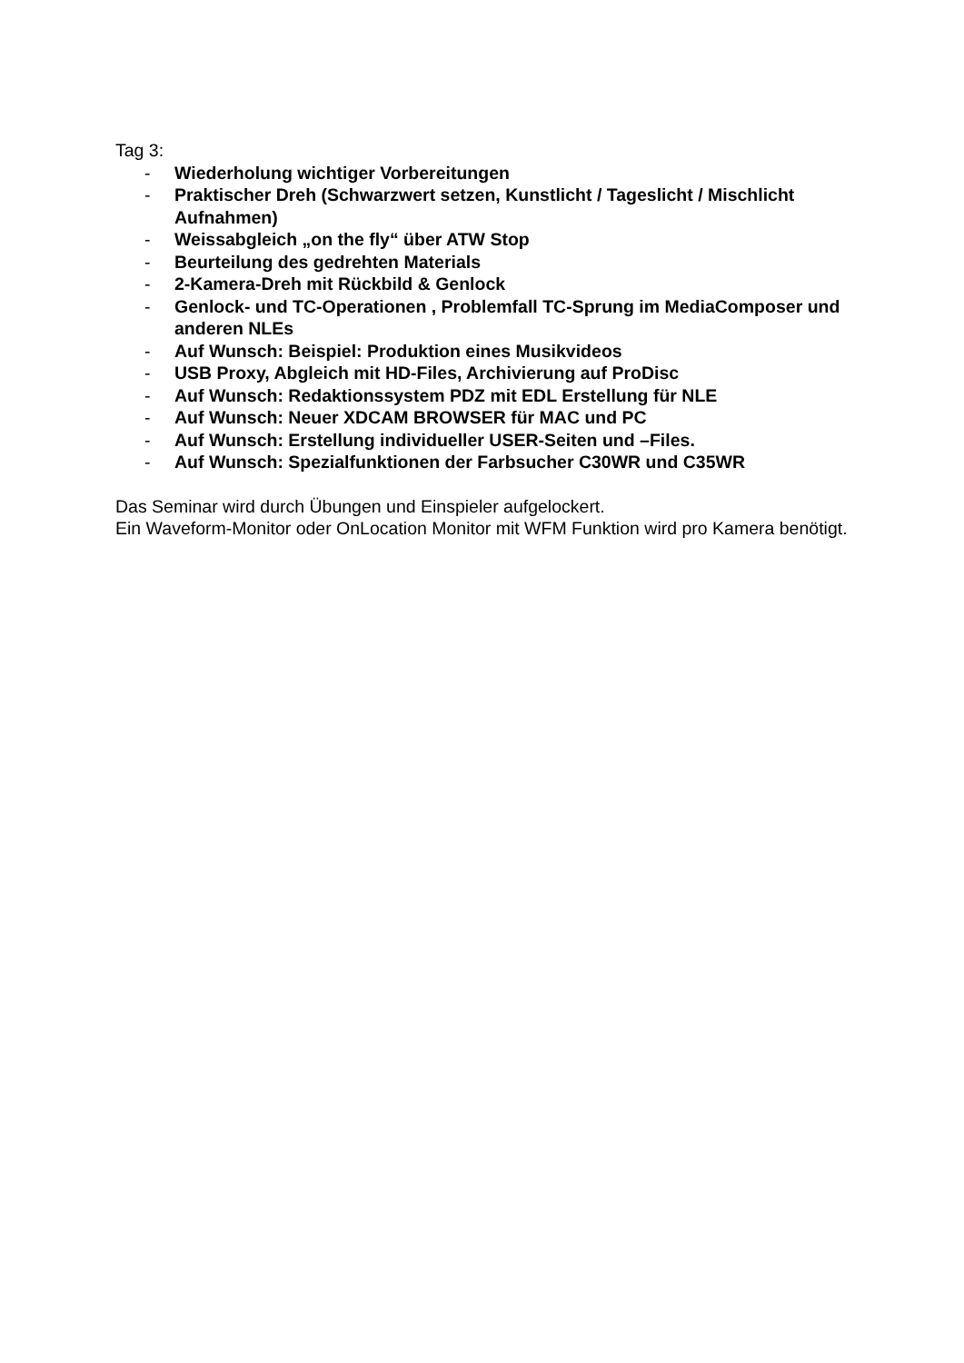Tag 3:
- Wiederholung wichtiger Vorbereitungen
- Praktischer Dreh (Schwarzwert setzen, Kunstlicht / Tageslicht / Mischlicht Aufnahmen)
- Weissabgleich „on the fly“ über ATW Stop
- Beurteilung des gedrehten Materials
- 2-Kamera-Dreh mit Rückbild & Genlock
- Genlock- und TC-Operationen , Problemfall TC-Sprung im MediaComposer und anderen NLEs
- Auf Wunsch: Beispiel: Produktion eines Musikvideos
- USB Proxy, Abgleich mit HD-Files, Archivierung auf ProDisc
- Auf Wunsch: Redaktionssystem PDZ mit EDL Erstellung für NLE
- Auf Wunsch: Neuer XDCAM BROWSER für MAC und PC
- Auf Wunsch: Erstellung individueller USER-Seiten und –Files.
- Auf Wunsch: Spezialfunktionen der Farbsucher C30WR und C35WR
Das Seminar wird durch Übungen und Einspieler aufgelockert.
Ein Waveform-Monitor oder OnLocation Monitor mit WFM Funktion wird pro Kamera benötigt.